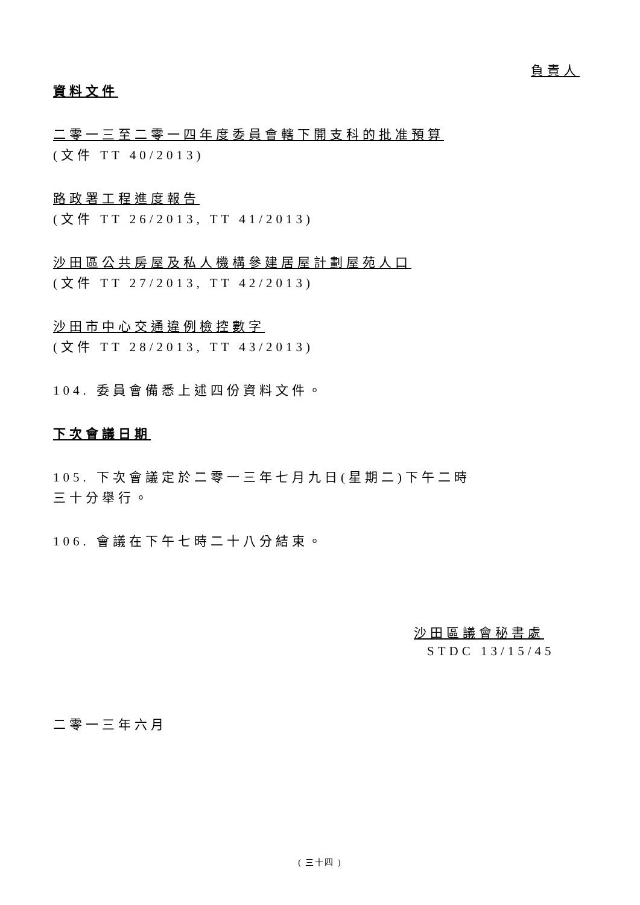負責人
資料文件
二零一三至二零一四年度委員會轄下開支科的批准預算
(文件 TT 40/2013)
路政署工程進度報告
(文件 TT 26/2013, TT 41/2013)
沙田區公共房屋及私人機構參建居屋計劃屋苑人口
(文件 TT 27/2013, TT 42/2013)
沙田市中心交通違例檢控數字
(文件 TT 28/2013, TT 43/2013)
104. 委員會備悉上述四份資料文件。
下次會議日期
105. 下次會議定於二零一三年七月九日(星期二)下午二時
三十分舉行。
106. 會議在下午七時二十八分結束。
沙田區議會秘書處
STDC 13/15/45
二零一三年六月
( 三十四 )